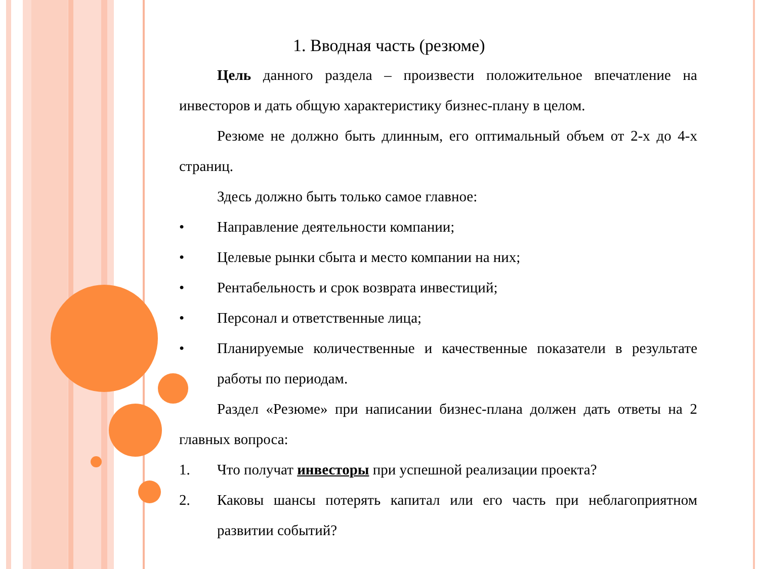1. Вводная часть (резюме)
Цель данного раздела – произвести положительное впечатление на инвесторов и дать общую характеристику бизнес-плану в целом.
Резюме не должно быть длинным, его оптимальный объем от 2-х до 4-х страниц.
Здесь должно быть только самое главное:
• Направление деятельности компании;
• Целевые рынки сбыта и место компании на них;
• Рентабельность и срок возврата инвестиций;
• Персонал и ответственные лица;
• Планируемые количественные и качественные показатели в результате работы по периодам.
Раздел «Резюме» при написании бизнес-плана должен дать ответы на 2 главных вопроса:
1. Что получат инвесторы при успешной реализации проекта?
2. Каковы шансы потерять капитал или его часть при неблагоприятном развитии событий?